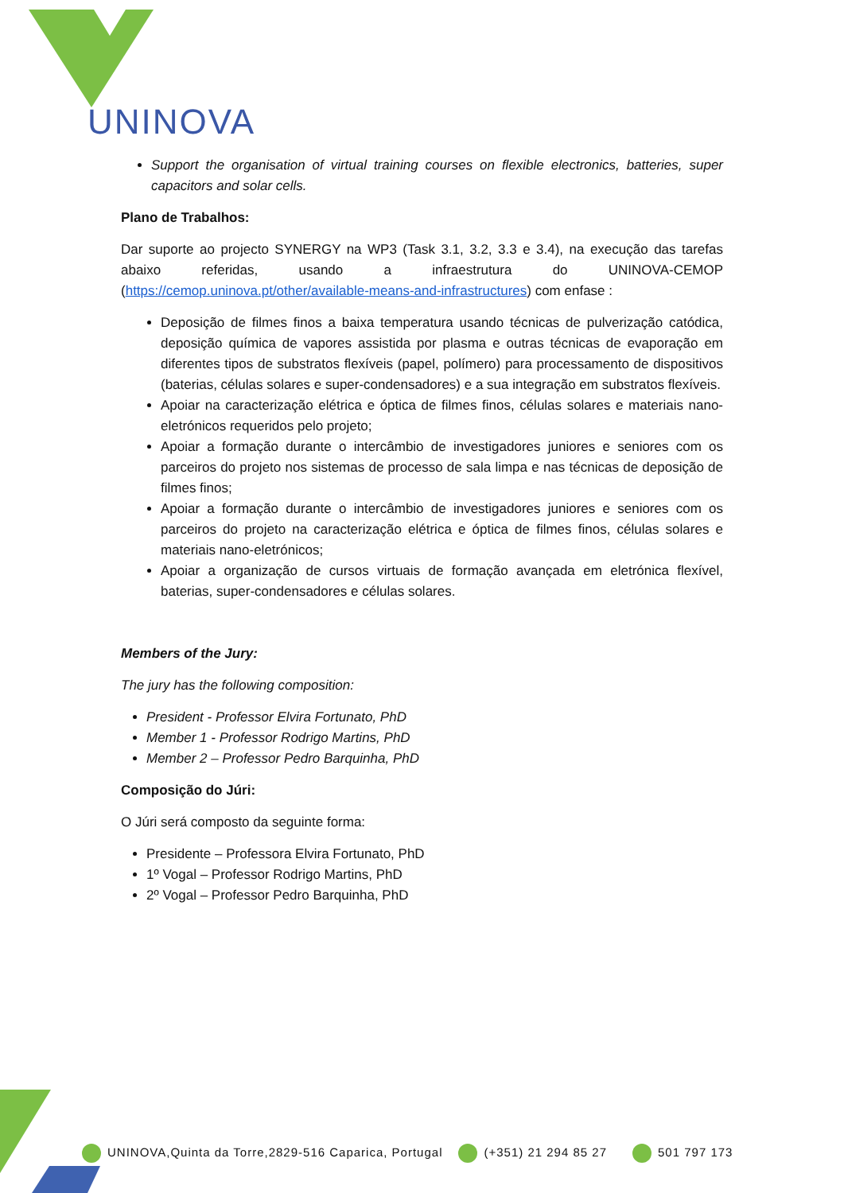UNINOVA
Support the organisation of virtual training courses on flexible electronics, batteries, super capacitors and solar cells.
Plano de Trabalhos:
Dar suporte ao projecto SYNERGY na WP3 (Task 3.1, 3.2, 3.3 e 3.4), na execução das tarefas abaixo referidas, usando a infraestrutura do UNINOVA-CEMOP (https://cemop.uninova.pt/other/available-means-and-infrastructures) com enfase :
Deposição de filmes finos a baixa temperatura usando técnicas de pulverização catódica, deposição química de vapores assistida por plasma e outras técnicas de evaporação em diferentes tipos de substratos flexíveis (papel, polímero) para processamento de dispositivos (baterias, células solares e super-condensadores) e a sua integração em substratos flexíveis.
Apoiar na caracterização elétrica e óptica de filmes finos, células solares e materiais nano-eletrónicos requeridos pelo projeto;
Apoiar a formação durante o intercâmbio de investigadores juniores e seniores com os parceiros do projeto nos sistemas de processo de sala limpa e nas técnicas de deposição de filmes finos;
Apoiar a formação durante o intercâmbio de investigadores juniores e seniores com os parceiros do projeto na caracterização elétrica e óptica de filmes finos, células solares e materiais nano-eletrónicos;
Apoiar a organização de cursos virtuais de formação avançada em eletrónica flexível, baterias, super-condensadores e células solares.
Members of the Jury:
The jury has the following composition:
President - Professor Elvira Fortunato, PhD
Member 1 - Professor Rodrigo Martins, PhD
Member 2 – Professor Pedro Barquinha, PhD
Composição do Júri:
O Júri será composto da seguinte forma:
Presidente – Professora Elvira Fortunato, PhD
1º Vogal – Professor Rodrigo Martins, PhD
2º Vogal – Professor Pedro Barquinha, PhD
UNINOVA,Quinta da Torre,2829-516 Caparica, Portugal (+351) 21 294 85 27 501 797 173